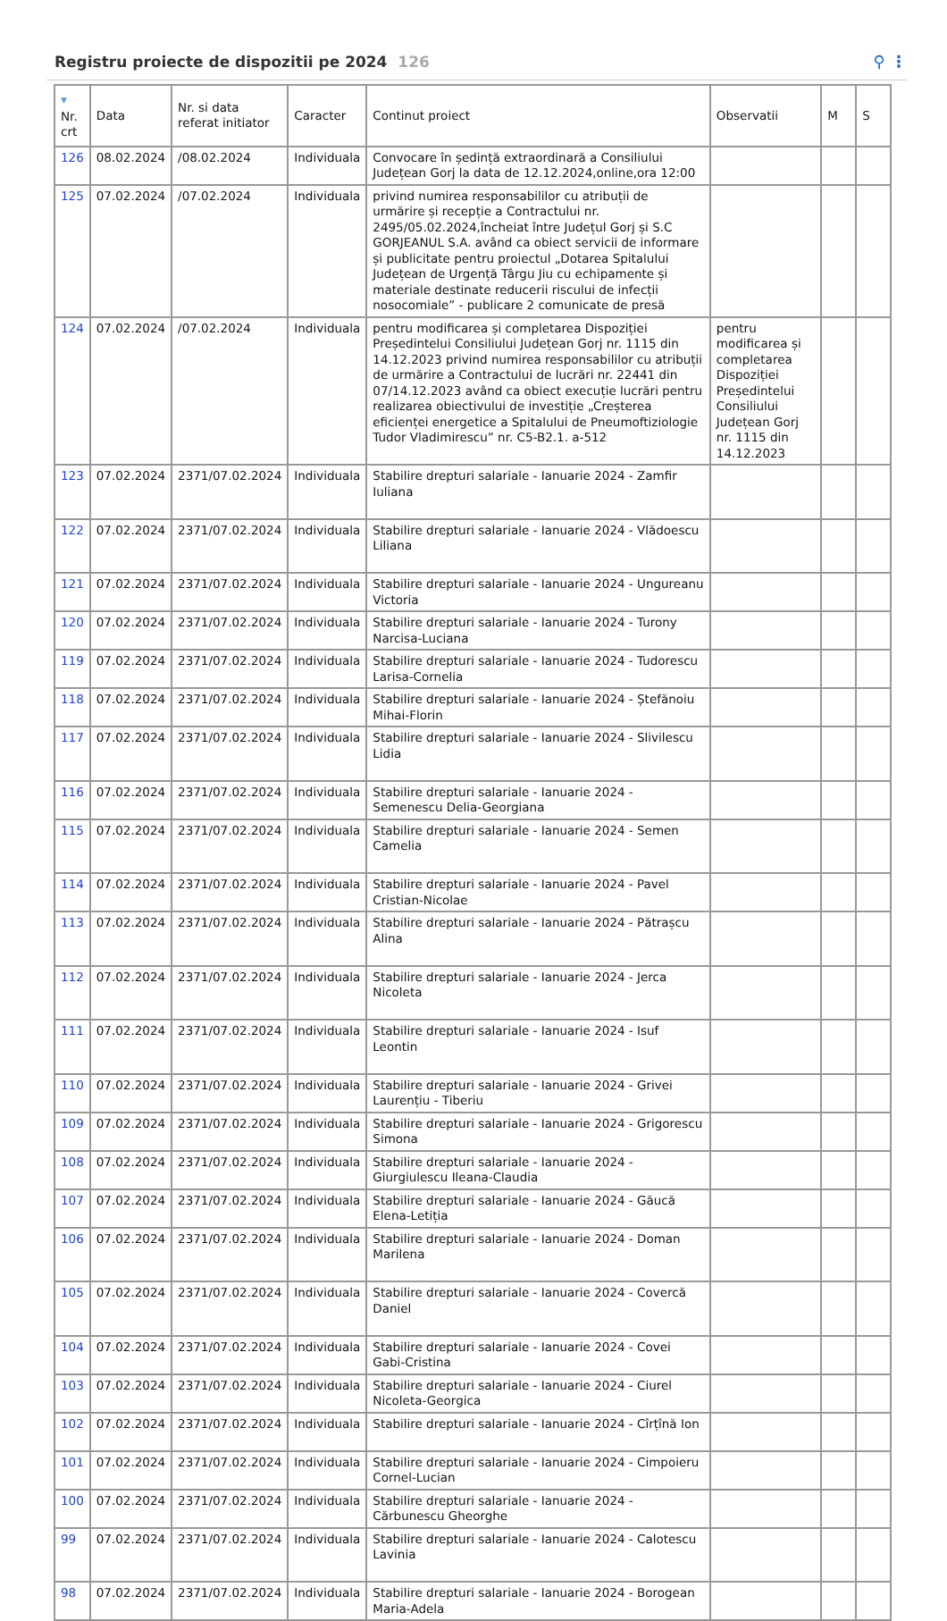Registru proiecte de dispozitii pe 2024 126
⚲ ⋮
| ▼ Nr. crt | Data | Nr. si data referat initiator | Caracter | Continut proiect | Observatii | M | S |
| --- | --- | --- | --- | --- | --- | --- | --- |
| 126 | 08.02.2024 | /08.02.2024 | Individuala | Convocare în ședință extraordinară a Consiliului Județean Gorj la data de 12.12.2024,online,ora 12:00 | | | |
| 125 | 07.02.2024 | /07.02.2024 | Individuala | privind numirea responsabililor cu atribuții de urmărire și recepție a Contractului nr. 2495/05.02.2024,încheiat între Județul Gorj și S.C GORJEANUL S.A. având ca obiect servicii de informare și publicitate pentru proiectul „Dotarea Spitalului Județean de Urgență Târgu Jiu cu echipamente și materiale destinate reducerii riscului de infecții nosocomiale” - publicare 2 comunicate de presă | | | |
| 124 | 07.02.2024 | /07.02.2024 | Individuala | pentru modificarea și completarea Dispoziției Președintelui Consiliului Județean Gorj nr. 1115 din 14.12.2023 privind numirea responsabililor cu atribuții de urmărire a Contractului de lucrări nr. 22441 din 07/14.12.2023 având ca obiect execuție lucrări pentru realizarea obiectivului de investiție „Creșterea eficienței energetice a Spitalului de Pneumoftiziologie Tudor Vladimirescu” nr. C5-B2.1. a-512 | pentru modificarea și completarea Dispoziției Președintelui Consiliului Județean Gorj nr. 1115 din 14.12.2023 | | |
| 123 | 07.02.2024 | 2371/07.02.2024 | Individuala | Stabilire drepturi salariale - Ianuarie 2024 - Zamfir Iuliana | | | |
| 122 | 07.02.2024 | 2371/07.02.2024 | Individuala | Stabilire drepturi salariale - Ianuarie 2024 - Vlădoescu Liliana | | | |
| 121 | 07.02.2024 | 2371/07.02.2024 | Individuala | Stabilire drepturi salariale - Ianuarie 2024 - Ungureanu Victoria | | | |
| 120 | 07.02.2024 | 2371/07.02.2024 | Individuala | Stabilire drepturi salariale - Ianuarie 2024 - Turony Narcisa-Luciana | | | |
| 119 | 07.02.2024 | 2371/07.02.2024 | Individuala | Stabilire drepturi salariale - Ianuarie 2024 - Tudorescu Larisa-Cornelia | | | |
| 118 | 07.02.2024 | 2371/07.02.2024 | Individuala | Stabilire drepturi salariale - Ianuarie 2024 - Ștefănoiu Mihai-Florin | | | |
| 117 | 07.02.2024 | 2371/07.02.2024 | Individuala | Stabilire drepturi salariale - Ianuarie 2024 - Slivilescu Lidia | | | |
| 116 | 07.02.2024 | 2371/07.02.2024 | Individuala | Stabilire drepturi salariale - Ianuarie 2024 - Semenescu Delia-Georgiana | | | |
| 115 | 07.02.2024 | 2371/07.02.2024 | Individuala | Stabilire drepturi salariale - Ianuarie 2024 - Semen Camelia | | | |
| 114 | 07.02.2024 | 2371/07.02.2024 | Individuala | Stabilire drepturi salariale - Ianuarie 2024 - Pavel Cristian-Nicolae | | | |
| 113 | 07.02.2024 | 2371/07.02.2024 | Individuala | Stabilire drepturi salariale - Ianuarie 2024 - Pătrașcu Alina | | | |
| 112 | 07.02.2024 | 2371/07.02.2024 | Individuala | Stabilire drepturi salariale - Ianuarie 2024 - Jerca Nicoleta | | | |
| 111 | 07.02.2024 | 2371/07.02.2024 | Individuala | Stabilire drepturi salariale - Ianuarie 2024 - Isuf Leontin | | | |
| 110 | 07.02.2024 | 2371/07.02.2024 | Individuala | Stabilire drepturi salariale - Ianuarie 2024 - Grivei Laurențiu - Tiberiu | | | |
| 109 | 07.02.2024 | 2371/07.02.2024 | Individuala | Stabilire drepturi salariale - Ianuarie 2024 - Grigorescu Simona | | | |
| 108 | 07.02.2024 | 2371/07.02.2024 | Individuala | Stabilire drepturi salariale - Ianuarie 2024 - Giurgiulescu Ileana-Claudia | | | |
| 107 | 07.02.2024 | 2371/07.02.2024 | Individuala | Stabilire drepturi salariale - Ianuarie 2024 - Găucă Elena-Letiția | | | |
| 106 | 07.02.2024 | 2371/07.02.2024 | Individuala | Stabilire drepturi salariale - Ianuarie 2024 - Doman Marilena | | | |
| 105 | 07.02.2024 | 2371/07.02.2024 | Individuala | Stabilire drepturi salariale - Ianuarie 2024 - Covercă Daniel | | | |
| 104 | 07.02.2024 | 2371/07.02.2024 | Individuala | Stabilire drepturi salariale - Ianuarie 2024 - Covei Gabi-Cristina | | | |
| 103 | 07.02.2024 | 2371/07.02.2024 | Individuala | Stabilire drepturi salariale - Ianuarie 2024 - Ciurel Nicoleta-Georgica | | | |
| 102 | 07.02.2024 | 2371/07.02.2024 | Individuala | Stabilire drepturi salariale - Ianuarie 2024 - Cîrțînă Ion | | | |
| 101 | 07.02.2024 | 2371/07.02.2024 | Individuala | Stabilire drepturi salariale - Ianuarie 2024 - Cimpoieru Cornel-Lucian | | | |
| 100 | 07.02.2024 | 2371/07.02.2024 | Individuala | Stabilire drepturi salariale - Ianuarie 2024 - Cărbunescu Gheorghe | | | |
| 99 | 07.02.2024 | 2371/07.02.2024 | Individuala | Stabilire drepturi salariale - Ianuarie 2024 - Calotescu Lavinia | | | |
| 98 | 07.02.2024 | 2371/07.02.2024 | Individuala | Stabilire drepturi salariale - Ianuarie 2024 - Borogean Maria-Adela | | | |